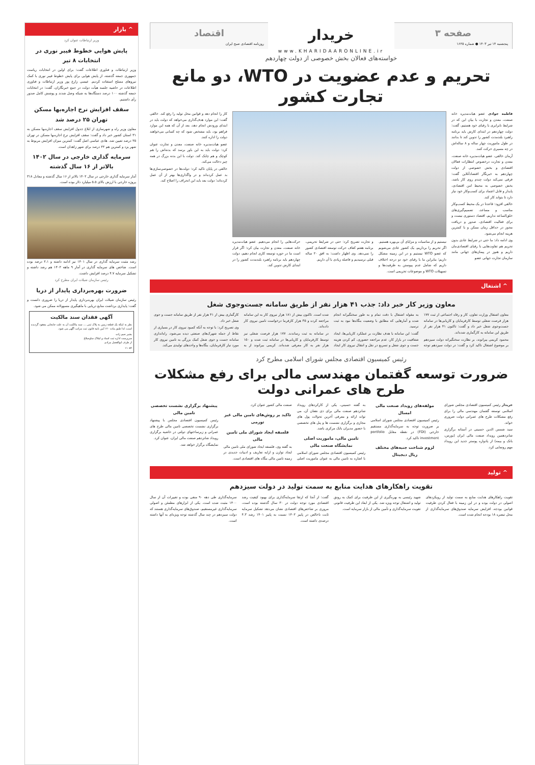صفحه ۳
پنجشنبه ۱۴ تیر ۱۴۰۳ ● شماره ۱۶۲۵
خریدار
www.KHARIDAARONLINE.ir
اقتصاد
روزنامه اقتصادی صبح ایران
خواسته‌های فعالان بخش خصوصی از دولت چهاردهم
تحریم و عدم عضویت در WTO، دو مانع تجارت کشور
فاطمه جوادی عضو هیات‌مدیره خانه صنعت، معدن و تجارت با بیان این که در شرایط نابرابری با رقبای خود هستیم، گفت: دولت چهاردهم در ابتدای کارش باید برنامه راهبرد بلندمدت کشور را تدوین کند تا بدانند در طول ماموریت چهار ساله و ۸ ساله‌اش در چه مسیری حرکت کنند.
آرمان خالقی، عضو هیات‌مدیره خانه صنعت، معدن و تجارت درخصوص انتظارات فعالان اقتصادی و بخش خصوصی از دولت چهاردهم به خبرنگار اقتصادآنلاین گفت: فرقی نمی‌کند دولت چندم روی کار باشد، بخش خصوصی به محیط امن اقتصادی، پایدار و قابل اعتماد برای کسب‌وکار خود نیاز دارد تا بتواند کار کند.
خالقی افزود: قاعدتا در یک محیط کسب‌وکار مناسب و مساعد، تصمیم‌گیری‌های خلق‌الساعه نداریم، اقتصاد دستوری نیست و برای فعالیت اقتصادی، صدور و دریافت مجوز در حداقل زمان ممکن و با کمترین هزینه انجام می‌شود.
وی ادامه داد: ما حتی در شرایط عادی بدون تحریم هم تفاوت‌هایی با رقبای اقتصادی‌مان داریم و هنوز در پیمان‌های جهانی مانند سازمان تجارت جهانی عضو
نیستیم و از مناسبات و مزایای آن بی‌بهره هستیم. اگر تحریم را برداریم، یک کشور عادی می‌شویم که عضو WTO نیستیم و در این زمینه مشکل داریم؛ بنابراین ما با رقبای خود دو درجه اختلاف داریم که شامل عدم پیوستن به ظرفیت‌ها و تسهیلات WTO و موضوعات تحریمی است.
و تجارت تصریح کرد: حتی در شرایط تحریمی، برنامه هفتم کفاف حرکت توسعه اقتصادی کشور را نمی‌دهد. وی اظهار داشت: به افق ۲۰ ساله قبلی نرسیدیم و فاصله زیادی با آن داریم.
حرکت‌هایی را انجام می‌دهیم. عضو هیات‌مدیره خانه صنعت، معدن و تجارت بیان کرد: اگر قرار است ما در حوزه توسعه کاری انجام دهیم، دولت چهاردهم باید برنامه راهبرد بلندمدت کشور را در ابتدای کارش تدوین کند.
کار را انجام دهد و قوانین مخل تولید را رفع کند. خالقی گفت: این موارد هدف‌گذاری می‌خواهد که دولت باید در ابتدای ورودش انجام دهد، بعد از آن که همه این موارد فراهم بود، باید مشخص شود که چه کسانی می‌خواهند دولت را اداره کنند.
عضو هیات‌مدیره خانه صنعت، معدن و تجارت عنوان کرد: دولت باید به این باور برسد که بدنه‌اش را هم کوچک و هم چابک کند. دولت با این بدنه بزرگ در همه چیز دخالت می‌کند.
خالقی در پایان تاکید کرد: دولت‌ها در خصوصی‌سازی‌ها بد عمل کرده‌اند و در واگذاری‌ها بهتر از آن عمل کرده‌اند؛ دولت بعد باید این انحراف را اصلاح کند.
^ اشتغال
معاون وزیر کار خبر داد: جذب ۴۱ هزار نفر از طریق سامانه جست‌وجوی شغل
معاون اشتغال وزارت تعاون، کار و رفاه اجتماعی از ثبت ۱۷۷ هزار فرصت شغلی توسط کارفرمایان و کاریابی‌ها در سامانه جست‌وجوی شغل خبر داد و گفت: تاکنون ۴۱ هزار نفر از طریق این سامانه به کارگماری شده‌اند.
محمود کریمی بیرانوند، بر نظارت سختگیرانه دولت سیزدهم بر موضوع اشتغال تاکید کرد و گفت: در دولت سیزدهم توجه به مقوله اشتغال با دقت تمام و به طور سختگیرانه انجام شده و آمارهایی که مطابق با وضعیت بنگاه‌ها نبود به ثبت نرسید.
گفت: این سامانه با هدف نظارت بر عملکرد کاریابی‌ها، ایجاد شفافیت در بازار کار، عدم مراجعه حضوری، کم کردن هزینه جست و جوی شغل و تسریع در نقل و انتقال نیروی کار ایجاد شده است. تاکنون بیش از ۱۸۱ هزار نیروی کار به این سامانه مراجعه کرده و ۳۵ هزار کارفرما درخواست تامین نیروی کار داده‌اند.
در سامانه به ثبت رساندند. ۱۷۷ هزار فرصت شغلی نیز توسط کارفرمایان و کاریابی‌ها در سامانه ثبت شده و ۱۵۰ هزار نفر به کار معرفی شده‌اند. کریمی بیرانوند از به کارگماری بیش از ۴۱ هزار نفر از طریق سامانه جست و جوی شغل خبر داد.
وی تصریح کرد: با توجه به آنکه کمبود نیروی کار در بسیاری از نقاط از جمله شهرک‌های صنعتی دیده می‌شود، راه‌اندازی سامانه جست و جوی شغل کمک بزرگی به تامین نیروی کار مورد نیاز کارفرمایان، بنگاه‌ها و واحدهای تولیدی می‌کند.
رئیس کمیسیون اقتصادی مجلس شورای اسلامی مطرح کرد
ضرورت توسعه گفتمان مهندسی مالی برای رفع مشکلات طرح های عمرانی دولت
خریدار رئیس کمیسیون اقتصادی مجلس شورای اسلامی توسعه گفتمان مهندسی مالی را برای رفع مشکلات طرح های عمرانی دولت ضروری خواند.
سید شمس الدین حسینی در آستانه برگزاری شانزدهمین رویداد صنعت مالی ایران (بورس، بانک و بیمه) از یادواره پوستر جدید این رویداد مهم رونمایی کرد.
مولفه‌های رویداد صنعت مالی امسال
رئیس کمیسیون اقتصادی مجلس شورای اسلامی بر ضرورت توجه به سرمایه‌گذاری مستقیم خارجی (FDI) در نقطه مقابل portfolio investment تاکید کرد.
لزوم شناخت جنبه‌های مختلف ریال دیجیتال
به گفته حسینی، یکی از کارکردهای رویداد شانزدهم صنعت مالی برای ذی نفعان آن، می تواند ارائه و معرفی آخرین تحولات پول های مجازی و برگزاری نشست ها و پنل های تخصصی با حضور مدیران بانک مرکزی باشد.
تامین مالی، ماموریت اصلی نمایشگاه صنعت مالی
رئیس کمیسیون اقتصادی مجلس شورای اسلامی با اشاره به تامین مالی به عنوان ماموریت اصلی صنعت مالی کشور عنوان کرد.
تاکید بر روش‌های تامین مالی غیر تورمی
فلسفه ایجاد شورای ملی تامین مالی
به گفته وی، فلسفه ایجاد شورای ملی تامین مالی ایجاد توازن و ارایه تعاریف و ادبیات جدیدی در زمینه تامین مالی بنگاه های اقتصادی است.
پیشنهاد برگزاری نشست تخصصی تامین مالی
رئیس کمیسیون اقتصادی مجلس با پیشنهاد برگزاری نشست تخصصی تامین مالی طرح های عمرانی و زیرساختهای دولتی در حاشیه برگزاری رویداد شانزدهم صنعت مالی ایران، عنوان کرد.
نمایشگاه برگزار خواهد شد.
^ تولید
تقویت راهکارهای هدایت منابع به سمت تولید در دولت سیزدهم
تقویت راهکارهای هدایت منابع به سمت تولید از رویکردهای اصولی در دولت بوده و در این زمینه با فعال کردن ظرفیت قوانین بودجه، افزایش سرمایه صندوق‌های سرمایه‌گذاری از محل تبصره ۱۸ بودجه انجام شده است.
شهید رئیسی به بهره‌گیری از این ظرفیت برای کمک به رونق تولید و اشتغال توجه ویژه‌ شد. یکی از ابعاد این ظرفیت قانونی تقویت سرمایه‌گذاری و تأمین مالی از بازار سرمایه است.
گفت: از آنجا که ارتقا سرمایه‌گذاری برای بهبود کیفیت رشد اقتصادی مورد توجه دولت در ۳۰ سال گذشته بوده است، مروری بر شاخص‌های اقتصادی نشان می‌دهد تشکیل سرمایه ثابت ناخالص در پاییز ۱۴۰۲ نسبت به پاییز ۱۴۰۱ رشد ۴.۳ درصدی داشته است.
سرمایه‌گذاری طی دهه ۹۰ منفی بوده و تغییرات آن از سال ۱۴۰۰ مثبت شده است. یکی از ابزارهای مطمئن و اصولی سرمایه‌گذاری غیرمستقیم، صندوق‌های سرمایه‌گذاری هستند که دولت سیزدهم در چند سال گذشته توجه ویژه‌ای به آنها داشته است.
^ بازار
وزیر ارتباطات عنوان کرد
پایش هوایی خطوط فیبر نوری در انتخابات ۸ تیر
وزیر ارتباطات و فناوری اطلاعات گفت: برای اولین در انتخابات ریاست جمهوری جمعه گذشته، از پایش هوایی برای پایش خطوط فیبر نوری با کمک نیروهای مسلح استفاده کردیم. عیسی زارع پور وزیر ارتباطات و فناوری اطلاعات در حاشیه جلسه هیأت دولت در جمع خبرنگاران، گفت: در انتخابات جمعه گذشته ۱۰۰ درصد دستگاه‌ها به شبکه وصل شدند و پوشش کامل صدور رأی داشتیم.
سقف افزایش نرخ اجاره‌بها مسکن تهران ۲۵ درصد شد
معاون وزیر راه و شهرسازی از ابلاغ جدول افزایش سقف اجاره‌بها مسکن به ۳۱ استان کشور خبر داد و گفت: سقف افزایش نرخ اجاره‌بها مسکن در تهران ۲۵ درصد تعیین شد. هادی عباسی اصل گفت: کمترین میزان افزایش مربوط به شهر یزد و کمترین هم ۲۲ درصد برای شهر زاهدان است.
سرمایه گذاری خارجی در سال ۱۴۰۲ بالاتر از ۱۶ سال گذشته
آمار سرمایه گذاری خارجی در سال ۱۴۰۲ بالاتر از ۱۶ سال گذشته و معادل ۳۱۸ پروژه خارجی با ارزش بالای ۵.۵ میلیارد دلار بوده است.
رشد مثبت سرمایه گذاری در سال ۱۴۰۱ نیز ادامه داشته و ۲،۱ درصد بوده است. شاخص های سرمایه گذاری در آمار ۹ ماهه ۱۴۰۲ هم رشد داشته و تشکیل سرمایه ۴.۷ درصد افزایش داشت.
رئیس سازمان شیلات ایران مطرح کرد
ضرورت بهره‌برداری پایدار از دریا
رئیس سازمان شیلات ایران بهره‌برداری پایدار از دریا را ضروری دانست و گفت: پایداری برداشت منابع دریایی با ماهیگیری مسوولانه ممکن می شود.
آگهی فقدان سند مالکیت
نظر به اینکه یک قطعه زمین به پلاک ثبتی ... سند مالکیت آن به علت جابجایی مفقود گردیده است، لذا طبق ماده ۱۲۰ آیین نامه قانون ثبت مراتب آگهی می شود.
بشیر نعیم زاده
سرپرست اداره ثبت اسناد و املاک ساوجبلاغ
از طرف ابوالفضل مرادی
۱۱۰۵۲